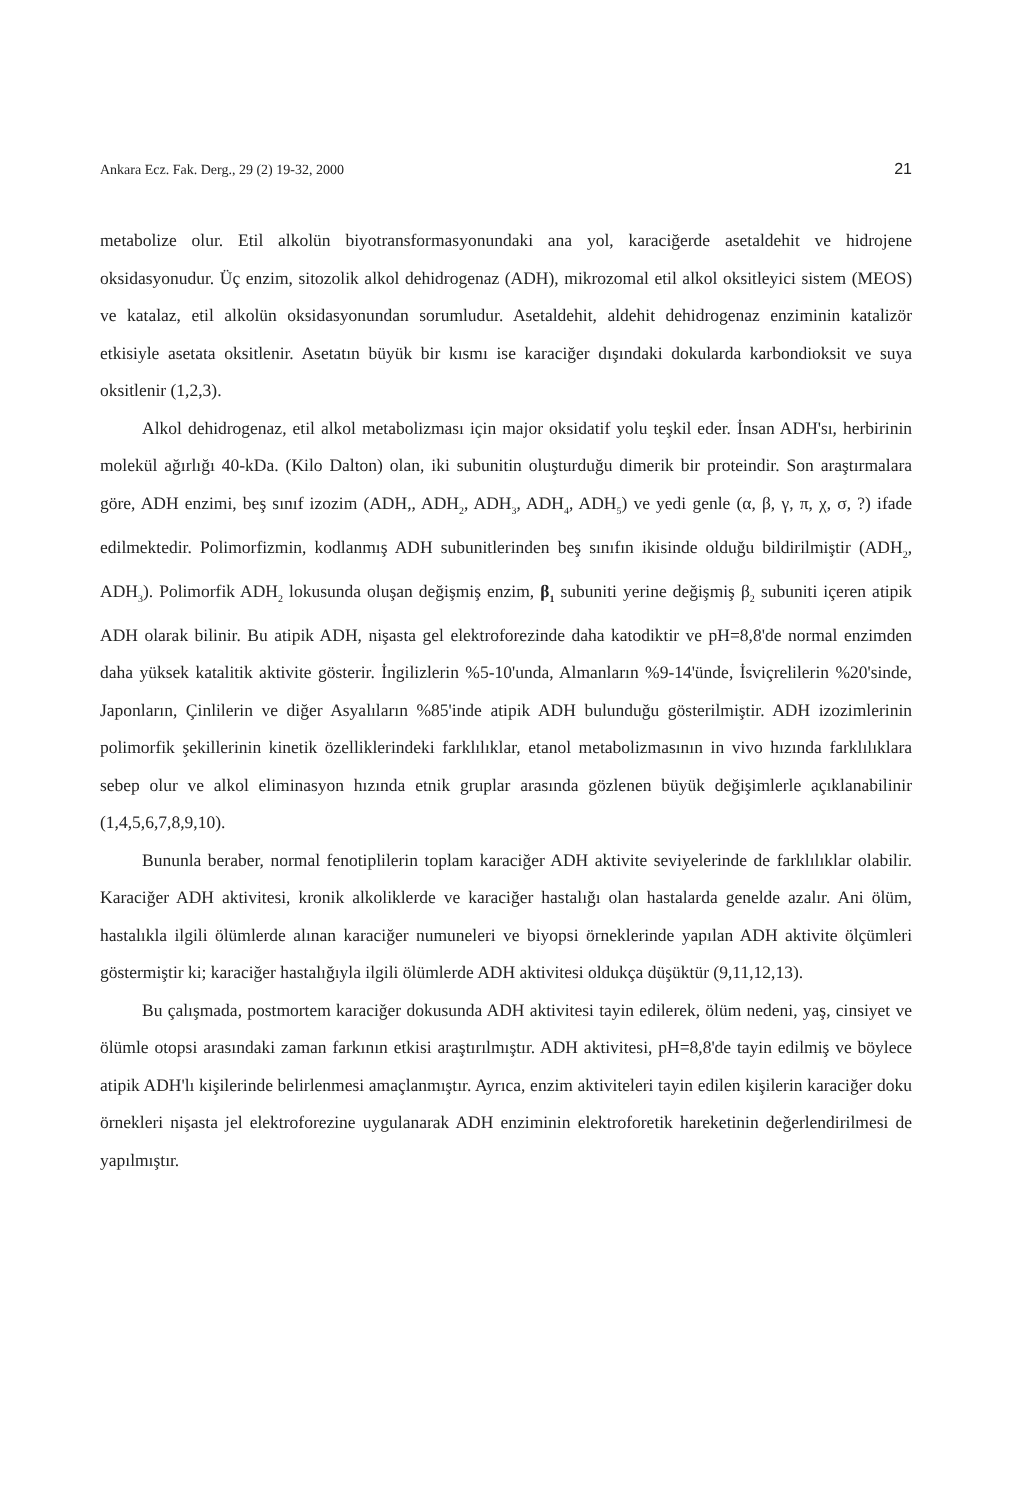Ankara Ecz. Fak. Derg., 29 (2) 19-32, 2000 21
metabolize olur. Etil alkolün biyotransformasyonundaki ana yol, karaciğerde asetaldehit ve hidrojene oksidasyonudur. Üç enzim, sitozolik alkol dehidrogenaz (ADH), mikrozomal etil alkol oksitleyici sistem (MEOS) ve katalaz, etil alkolün oksidasyonundan sorumludur. Asetaldehit, aldehit dehidrogenaz enziminin katalizör etkisiyle asetata oksitlenir. Asetatın büyük bir kısmı ise karaciğer dışındaki dokularda karbondioksit ve suya oksitlenir (1,2,3).
Alkol dehidrogenaz, etil alkol metabolizması için major oksidatif yolu teşkil eder. İnsan ADH'sı, herbirinin molekül ağırlığı 40-kDa. (Kilo Dalton) olan, iki subunitin oluşturduğu dimerik bir proteindir. Son araştırmalara göre, ADH enzimi, beş sınıf izozim (ADH,, ADH<sub>2</sub>, ADH<sub>3</sub>, ADH<sub>4</sub>, ADH<sub>5</sub>) ve yedi genle (α, β, γ, π, χ, σ, ?) ifade edilmektedir. Polimorfizmin, kodlanmış ADH subunitlerinden beş sınıfın ikisinde olduğu bildirilmiştir (ADH<sub>2</sub>, ADH<sub>3</sub>). Polimorfik ADH<sub>2</sub> lokusunda oluşan değişmiş enzim, β<sub>1</sub> subuniti yerine değişmiş β<sub>2</sub> subuniti içeren atipik ADH olarak bilinir. Bu atipik ADH, nişasta gel elektroforezinde daha katodiktir ve pH=8,8'de normal enzimden daha yüksek katalitik aktivite gösterir. İngilizlerin %5-10'unda, Almanların %9-14'ünde, İsviçrelilerin %20'sinde, Japonların, Çinlilerin ve diğer Asyalıların %85'inde atipik ADH bulunduğu gösterilmiştir. ADH izozimlerinin polimorfik şekillerinin kinetik özelliklerindeki farklılıklar, etanol metabolizmasının in vivo hızında farklılıklara sebep olur ve alkol eliminasyon hızında etnik gruplar arasında gözlenen büyük değişimlerle açıklanabilinir (1,4,5,6,7,8,9,10).
Bununla beraber, normal fenotiplilerin toplam karaciğer ADH aktivite seviyelerinde de farklılıklar olabilir. Karaciğer ADH aktivitesi, kronik alkoliklerde ve karaciğer hastalığı olan hastalarda genelde azalır. Ani ölüm, hastalıkla ilgili ölümlerde alınan karaciğer numuneleri ve biyopsi örneklerinde yapılan ADH aktivite ölçümleri göstermiştir ki; karaciğer hastalığıyla ilgili ölümlerde ADH aktivitesi oldukça düşüktür (9,11,12,13).
Bu çalışmada, postmortem karaciğer dokusunda ADH aktivitesi tayin edilerek, ölüm nedeni, yaş, cinsiyet ve ölümle otopsi arasındaki zaman farkının etkisi araştırılmıştır. ADH aktivitesi, pH=8,8'de tayin edilmiş ve böylece atipik ADH'lı kişilerinde belirlenmesi amaçlanmıştır. Ayrıca, enzim aktiviteleri tayin edilen kişilerin karaciğer doku örnekleri nişasta jel elektroforezine uygulanarak ADH enziminin elektroforetik hareketinin değerlendirilmesi de yapılmıştır.